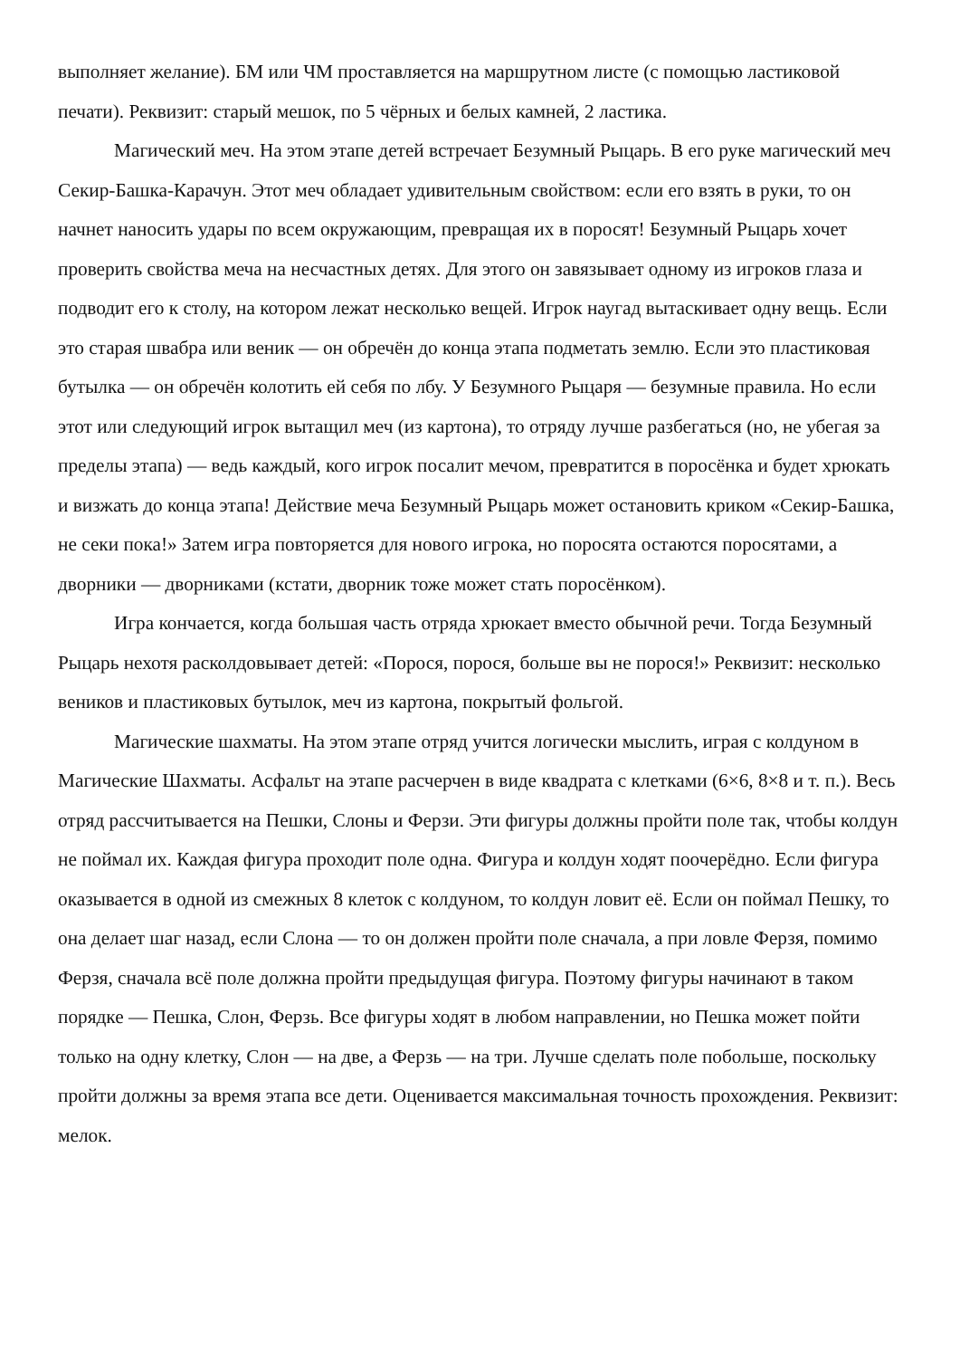выполняет желание). БМ или ЧМ проставляется на маршрутном листе (с помощью ластиковой печати). Реквизит: старый мешок, по 5 чёрных и белых камней, 2 ластика.
Магический меч. На этом этапе детей встречает Безумный Рыцарь. В его руке магический меч Секир-Башка-Карачун. Этот меч обладает удивительным свойством: если его взять в руки, то он начнет наносить удары по всем окружающим, превращая их в поросят! Безумный Рыцарь хочет проверить свойства меча на несчастных детях. Для этого он завязывает одному из игроков глаза и подводит его к столу, на котором лежат несколько вещей. Игрок наугад вытаскивает одну вещь. Если это старая швабра или веник — он обречён до конца этапа подметать землю. Если это пластиковая бутылка — он обречён колотить ей себя по лбу. У Безумного Рыцаря — безумные правила. Но если этот или следующий игрок вытащил меч (из картона), то отряду лучше разбегаться (но, не убегая за пределы этапа) — ведь каждый, кого игрок посалит мечом, превратится в поросёнка и будет хрюкать и визжать до конца этапа! Действие меча Безумный Рыцарь может остановить криком «Секир-Башка, не секи пока!» Затем игра повторяется для нового игрока, но поросята остаются поросятами, а дворники — дворниками (кстати, дворник тоже может стать поросёнком).
Игра кончается, когда большая часть отряда хрюкает вместо обычной речи. Тогда Безумный Рыцарь нехотя расколдовывает детей: «Порося, порося, больше вы не порося!» Реквизит: несколько веников и пластиковых бутылок, меч из картона, покрытый фольгой.
Магические шахматы. На этом этапе отряд учится логически мыслить, играя с колдуном в Магические Шахматы. Асфальт на этапе расчерчен в виде квадрата с клетками (6×6, 8×8 и т. п.). Весь отряд рассчитывается на Пешки, Слоны и Ферзи. Эти фигуры должны пройти поле так, чтобы колдун не поймал их. Каждая фигура проходит поле одна. Фигура и колдун ходят поочерёдно. Если фигура оказывается в одной из смежных 8 клеток с колдуном, то колдун ловит её. Если он поймал Пешку, то она делает шаг назад, если Слона — то он должен пройти поле сначала, а при ловле Ферзя, помимо Ферзя, сначала всё поле должна пройти предыдущая фигура. Поэтому фигуры начинают в таком порядке — Пешка, Слон, Ферзь. Все фигуры ходят в любом направлении, но Пешка может пойти только на одну клетку, Слон — на две, а Ферзь — на три. Лучше сделать поле побольше, поскольку пройти должны за время этапа все дети. Оценивается максимальная точность прохождения. Реквизит: мелок.